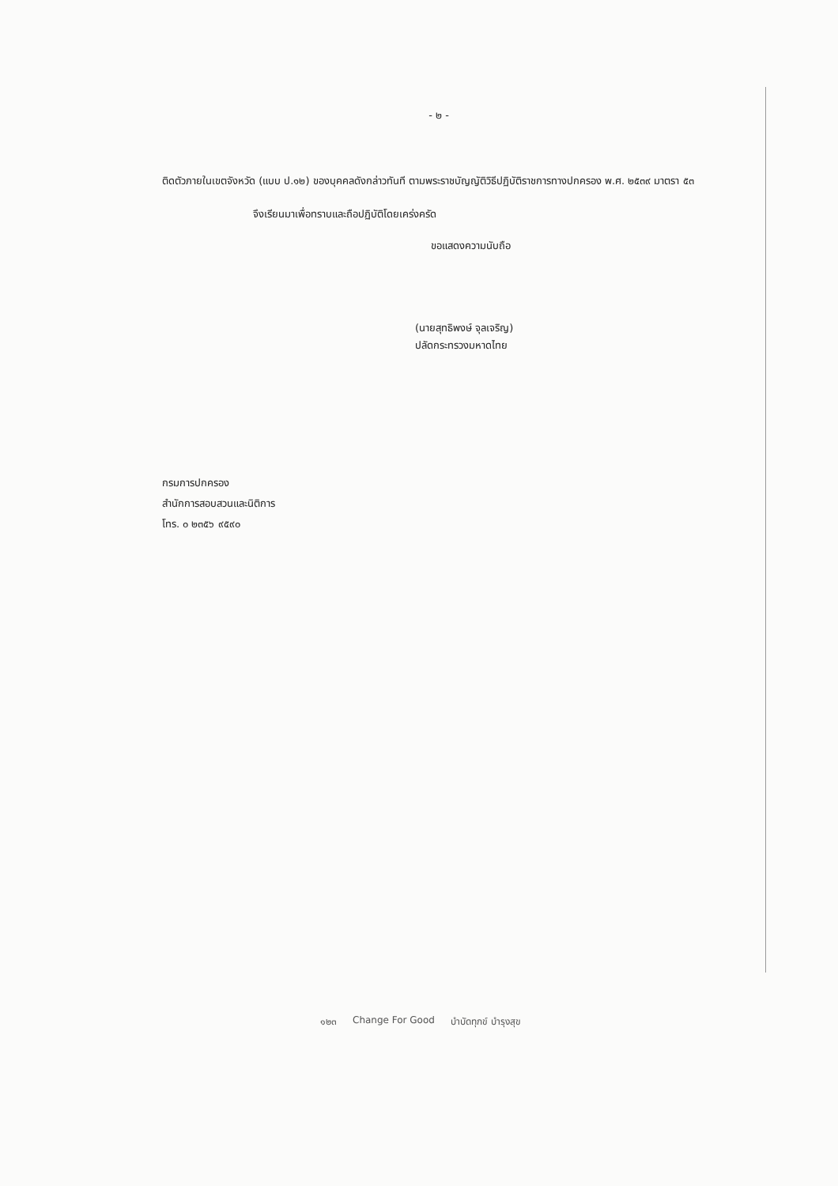- ๒ -
ติดตัวภายในเขตจังหวัด (แบบ ป.๑๒) ของบุคคลดังกล่าวทันที ตามพระราชบัญญัติวิธีปฏิบัติราชการทางปกครอง พ.ศ. ๒๕๓๙ มาตรา ๕๓
จึงเรียนมาเพื่อทราบและถือปฏิบัติโดยเคร่งครัด
ขอแสดงความนับถือ
(นายสุทธิพงษ์ จุลเจริญ)
ปลัดกระทรวงมหาดไทย
กรมการปกครอง
สำนักการสอบสวนและนิติการ
โทร. ๐ ๒๓๕๖ ๙๕๙๐
๑๒๓ Change For Good บำบัดทุกข์ บำรุงสุข